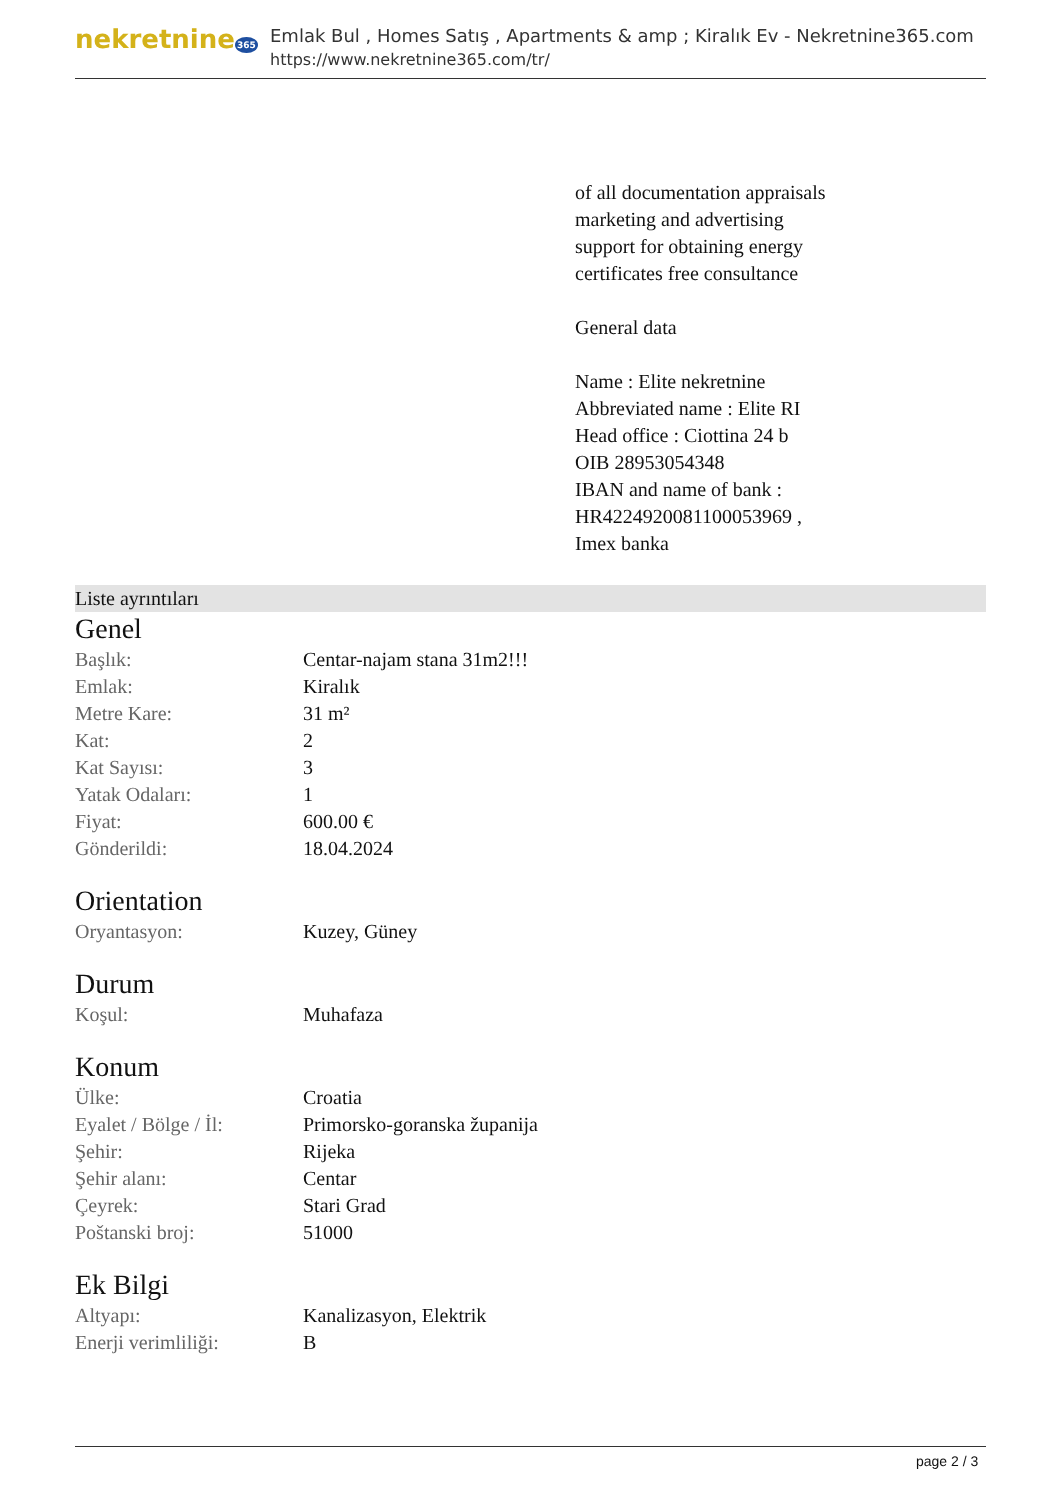nekretnine365
Emlak Bul , Homes Satış , Apartments & amp ; Kiralık Ev - Nekretnine365.com
https://www.nekretnine365.com/tr/
of all documentation appraisals
marketing and advertising
support for obtaining energy
certificates free consultance
General data
Name : Elite nekretnine
Abbreviated name : Elite RI
Head office : Ciottina 24 b
OIB 28953054348
IBAN and name of bank :
HR4224920081100053969 ,
Imex banka
Liste ayrıntıları
Genel
| Başlık: | Centar-najam stana 31m2!!! |
| Emlak: | Kiralık |
| Metre Kare: | 31 m² |
| Kat: | 2 |
| Kat Sayısı: | 3 |
| Yatak Odaları: | 1 |
| Fiyat: | 600.00 € |
| Gönderildi: | 18.04.2024 |
Orientation
| Oryantasyon: | Kuzey, Güney |
Durum
| Koşul: | Muhafaza |
Konum
| Ülke: | Croatia |
| Eyalet / Bölge / İl: | Primorsko-goranska županija |
| Şehir: | Rijeka |
| Şehir alanı: | Centar |
| Çeyrek: | Stari Grad |
| Poštanski broj: | 51000 |
Ek Bilgi
| Altyapı: | Kanalizasyon, Elektrik |
| Enerji verimliliği: | B |
page 2 / 3